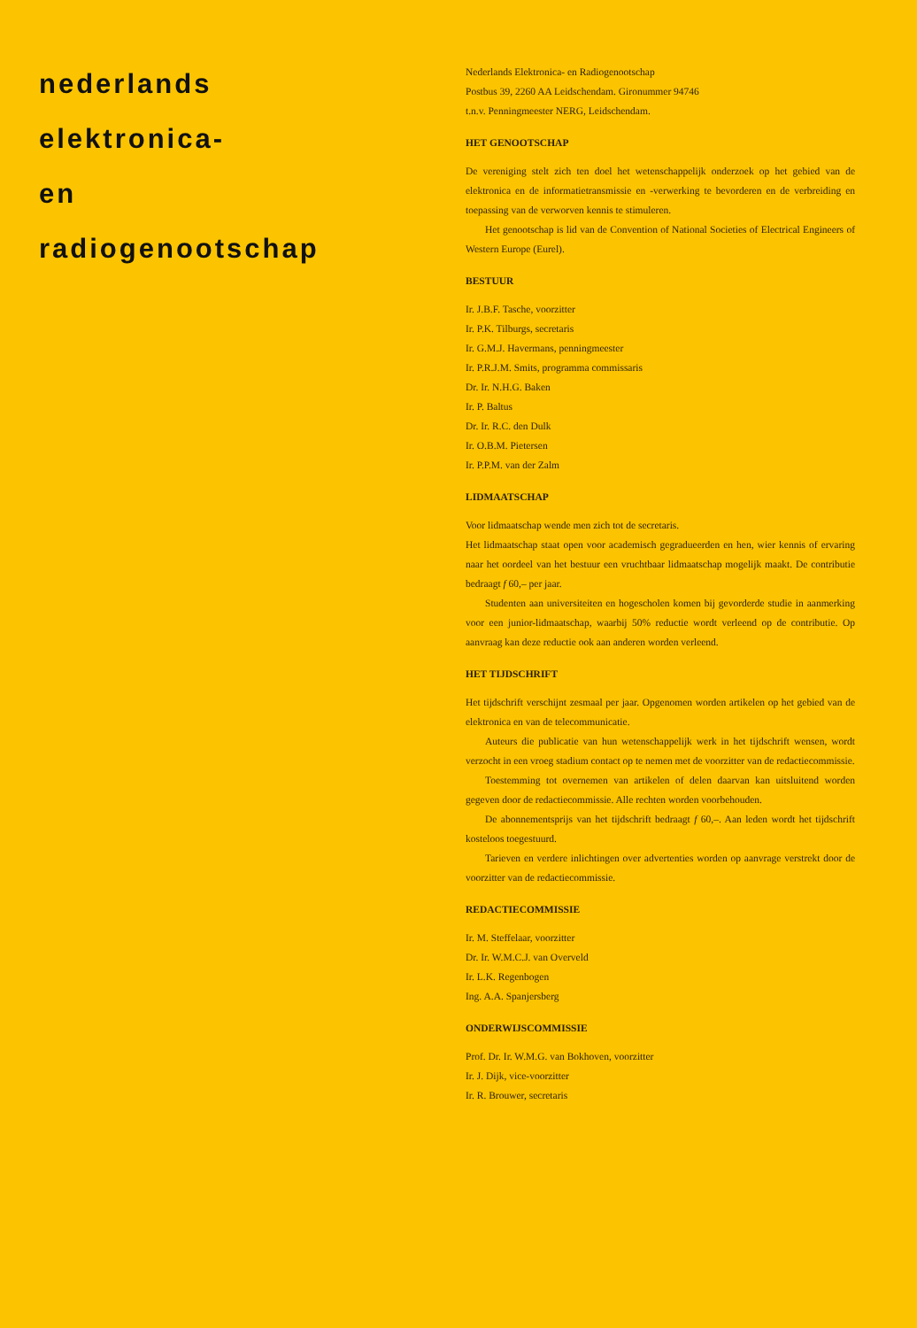nederlands
elektronica-
en
radiogenootschap
Nederlands Elektronica- en Radiogenootschap
Postbus 39, 2260 AA Leidschendam. Gironummer 94746
t.n.v. Penningmeester NERG, Leidschendam.
HET GENOOTSCHAP
De vereniging stelt zich ten doel het wetenschappelijk onderzoek op het gebied van de elektronica en de informatietransmissie en -verwerking te bevorderen en de verbreiding en toepassing van de verworven kennis te stimuleren.
Het genootschap is lid van de Convention of National Societies of Electrical Engineers of Western Europe (Eurel).
BESTUUR
Ir. J.B.F. Tasche, voorzitter
Ir. P.K. Tilburgs, secretaris
Ir. G.M.J. Havermans, penningmeester
Ir. P.R.J.M. Smits, programma commissaris
Dr. Ir. N.H.G. Baken
Ir. P. Baltus
Dr. Ir. R.C. den Dulk
Ir. O.B.M. Pietersen
Ir. P.P.M. van der Zalm
LIDMAATSCHAP
Voor lidmaatschap wende men zich tot de secretaris.
Het lidmaatschap staat open voor academisch gegradueerden en hen, wier kennis of ervaring naar het oordeel van het bestuur een vruchtbaar lidmaatschap mogelijk maakt. De contributie bedraagt f 60,– per jaar.
Studenten aan universiteiten en hogescholen komen bij gevorderde studie in aanmerking voor een junior-lidmaatschap, waarbij 50% reductie wordt verleend op de contributie. Op aanvraag kan deze reductie ook aan anderen worden verleend.
HET TIJDSCHRIFT
Het tijdschrift verschijnt zesmaal per jaar. Opgenomen worden artikelen op het gebied van de elektronica en van de telecommunicatie.
Auteurs die publicatie van hun wetenschappelijk werk in het tijdschrift wensen, wordt verzocht in een vroeg stadium contact op te nemen met de voorzitter van de redactiecommissie.
Toestemming tot overnemen van artikelen of delen daarvan kan uitsluitend worden gegeven door de redactiecommissie. Alle rechten worden voorbehouden.
De abonnementsprijs van het tijdschrift bedraagt f 60,–. Aan leden wordt het tijdschrift kosteloos toegestuurd.
Tarieven en verdere inlichtingen over advertenties worden op aanvrage verstrekt door de voorzitter van de redactiecommissie.
REDACTIECOMMISSIE
Ir. M. Steffelaar, voorzitter
Dr. Ir. W.M.C.J. van Overveld
Ir. L.K. Regenbogen
Ing. A.A. Spanjersberg
ONDERWIJSCOMMISSIE
Prof. Dr. Ir. W.M.G. van Bokhoven, voorzitter
Ir. J. Dijk, vice-voorzitter
Ir. R. Brouwer, secretaris